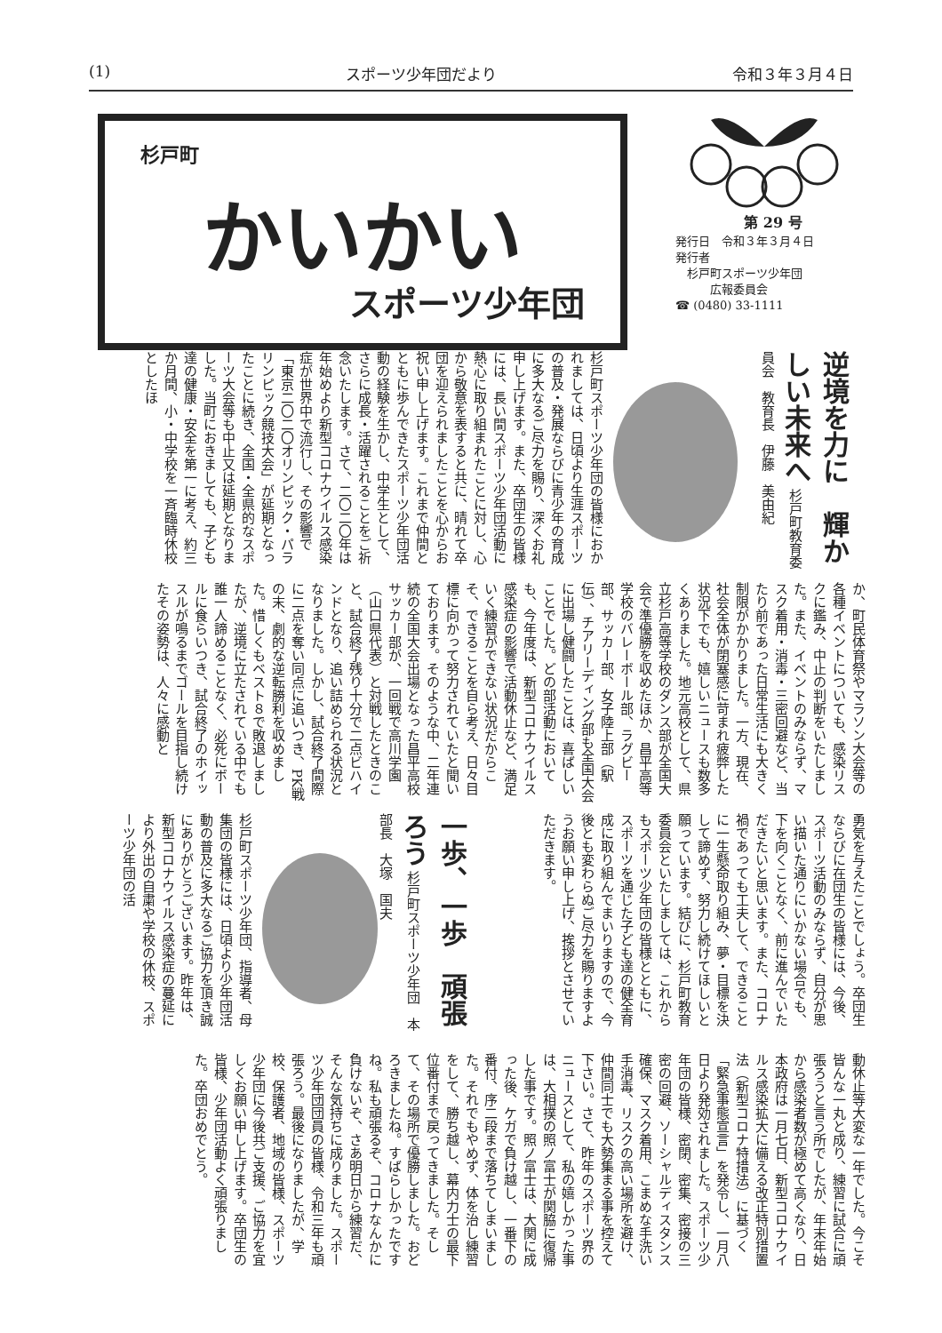(1) スポーツ少年団だより 令和３年３月４日
杉戸町 かいかい
スポーツ少年団
第 29 号
発行日　令和３年３月４日
発行者
　杉戸町スポーツ少年団
　　　広報委員会
☎ (0480) 33-1111
逆境を力に　輝かしい未来へ 杉戸町教育委員会　教育長　伊藤　美由紀
杉戸町スポーツ少年団の皆様におかれましては、日頃より生涯スポーツの普及・発展ならびに青少年の育成に多大なるご尽力を賜り、深くお礼申し上げます。また、卒団生の皆様には、長い間スポーツ少年団活動に熱心に取り組まれたことに対し、心から敬意を表すると共に、晴れて卒団を迎えられましたことを心からお祝い申し上げます。これまで仲間とともに歩んできたスポーツ少年団活動の経験を生かし、中学生として、さらに成長・活躍されることをご祈念いたします。さて、二〇二〇年は年始めより新型コロナウイルス感染症が世界中で流行し、その影響で「東京二〇二〇オリンピック・パラリンピック競技大会」が延期となったことに続き、全国・全県的なスポーツ大会等も中止又は延期となりました。当町におきましても、子ども達の健康・安全を第一に考え、約三か月間、小・中学校を一斉臨時休校としたほ
か、町民体育祭やマラソン大会等の各種イベントについても、感染リスクに鑑み、中止の判断をいたしました。また、イベントのみならず、マスク着用・消毒・三密回避など、当たり前であった日常生活にも大きく制限がかかりました。一方、現在、社会全体が閉塞感に苛まれ疲弊した状況下でも、嬉しいニュースも数多くありました。地元高校として、県立杉戸高等学校のダンス部が全国大会で準優勝を収めたほか、昌平高等学校のバレーボール部、ラグビー部、サッカー部、女子陸上部（駅伝）、チアリーディング部も全国大会に出場し健闘したことは、喜ばしいことでした。どの部活動においても、今年度は、新型コロナウイルス感染症の影響で活動休止など、満足いく練習ができない状況だからこそ、できることを自ら考え、日々目標に向かって努力されていたと聞いております。そのような中、二年連続の全国大会出場となった昌平高校サッカー部が、一回戦で高川学園（山口県代表）と対戦したときのこと、試合終了残り十分で二点ビハインドとなり、追い詰められる状況となりました。しかし、試合終了間際に二点を奪い同点に追いつき、PK戦の末、劇的な逆転勝利を収めました。惜しくもベスト８で敗退しましたが、逆境に立たされている中でも誰一人諦めることなく、必死にボールに食らいつき、試合終了のホイッスルが鳴るまでゴールを目指し続けたその姿勢は、人々に感動と
勇気を与えたことでしょう。卒団生ならびに在団生の皆様には、今後、スポーツ活動のみならず、自分が思い描いた通りにいかない場合でも、下を向くことなく、前に進んでいただきたいと思います。また、コロナ禍であっても工夫して、できることに一生懸命取り組み、夢・目標を決して諦めず、努力し続けてほしいと願っています。結びに、杉戸町教育委員会といたしましては、これからもスポーツ少年団の皆様とともに、スポーツを通じた子ども達の健全育成に取り組んでまいりますので、今後とも変わらぬご尽力を賜りますようお願い申し上げ、挨拶とさせていただきます。
一歩、一歩　頑張ろう 杉戸町スポーツ少年団　本部長　大塚　国夫
杉戸町スポーツ少年団、指導者、母集団の皆様には、日頃より少年団活動の普及に多大なるご協力を頂き誠にありがとうございます。昨年は、新型コロナウイルス感染症の蔓延により外出の自粛や学校の休校、スポーツ少年団の活
動休止等大変な一年でした。今こそ皆んな一丸と成り、練習に試合に頑張ろうと言う所でしたが、年末年始から感染者数が極めて高くなり、日本政府は一月七日、新型コロナウイルス感染拡大に備える改正特別措置法（新型コロナ特措法）に基づく「緊急事態宣言」を発令し、一月八日より発効されました。スポーツ少年団の皆様、密閉、密集、密接の三密の回避、ソーシャルディスタンス確保、マスク着用、こまめな手洗い手消毒、リスクの高い場所を避け、仲間同士でも大勢集まる事を控えて下さい。さて、昨年のスポーツ界のニュースとして、私の嬉しかった事は、大相撲の照ノ富士が関脇に復帰した事です。照ノ富士は、大関に成った後、ケガで負け越し、一番下の番付、序二段まで落ちてしまいました。それでもやめず、体を治し練習をして、勝ち越し、幕内力士の最下位番付まで戻ってきました。そして、その場所で優勝しました。おどろきましたね。すばらしかったですね。私も頑張るぞ、コロナなんかに負けないぞ、さあ明日から練習だ、そんな気持ちに成りました。スポーツ少年団団員の皆様、令和三年も頑張ろう。最後になりましたが、学校、保護者、地域の皆様、スポーツ少年団に今後共ご支援、ご協力を宜しくお願い申し上げます。卒団生の皆様、少年団活動よく頑張りました。卒団おめでとう。